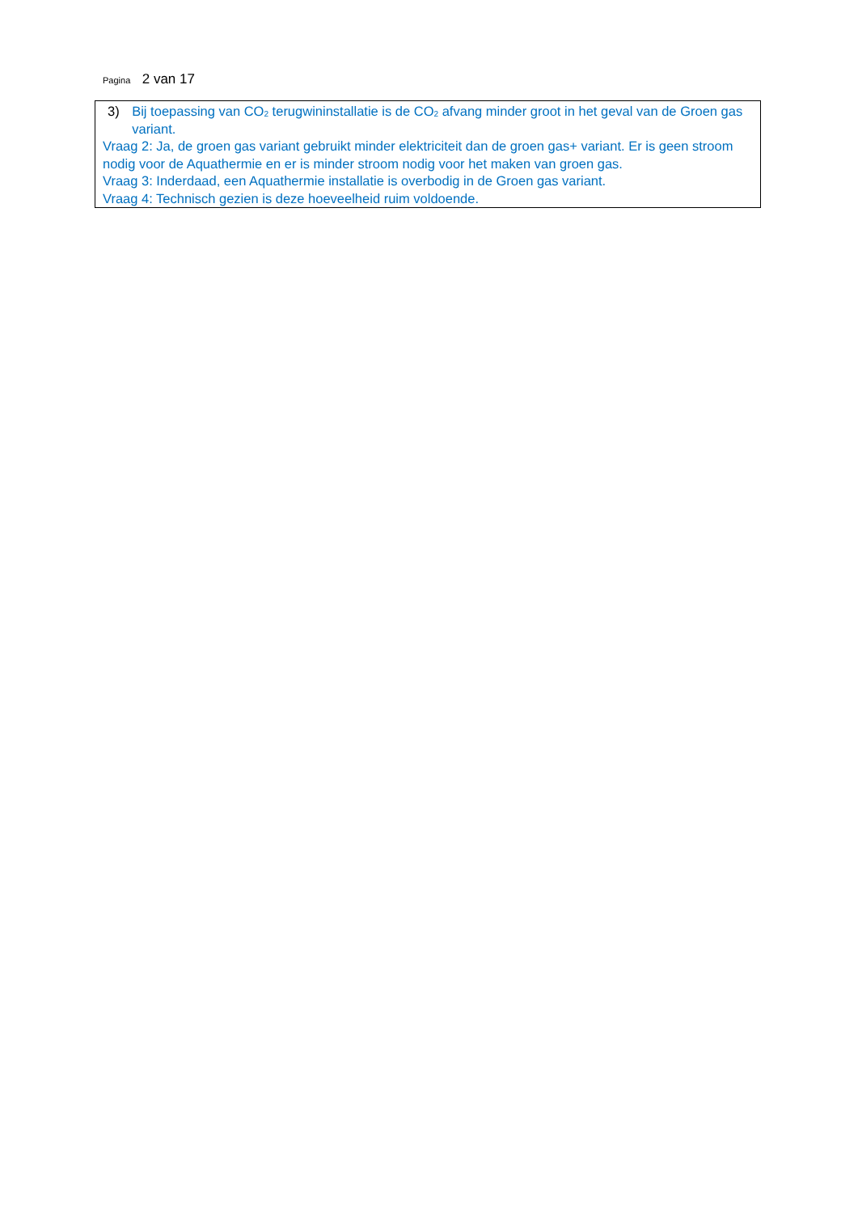Pagina 2 van 17
3) Bij toepassing van CO<sub>2</sub> terugwininstallatie is de CO<sub>2</sub> afvang minder groot in het geval van de Groen gas variant.
Vraag 2: Ja, de groen gas variant gebruikt minder elektriciteit dan de groen gas+ variant. Er is geen stroom nodig voor de Aquathermie en er is minder stroom nodig voor het maken van groen gas.
Vraag 3: Inderdaad, een Aquathermie installatie is overbodig in de Groen gas variant.
Vraag 4: Technisch gezien is deze hoeveelheid ruim voldoende.